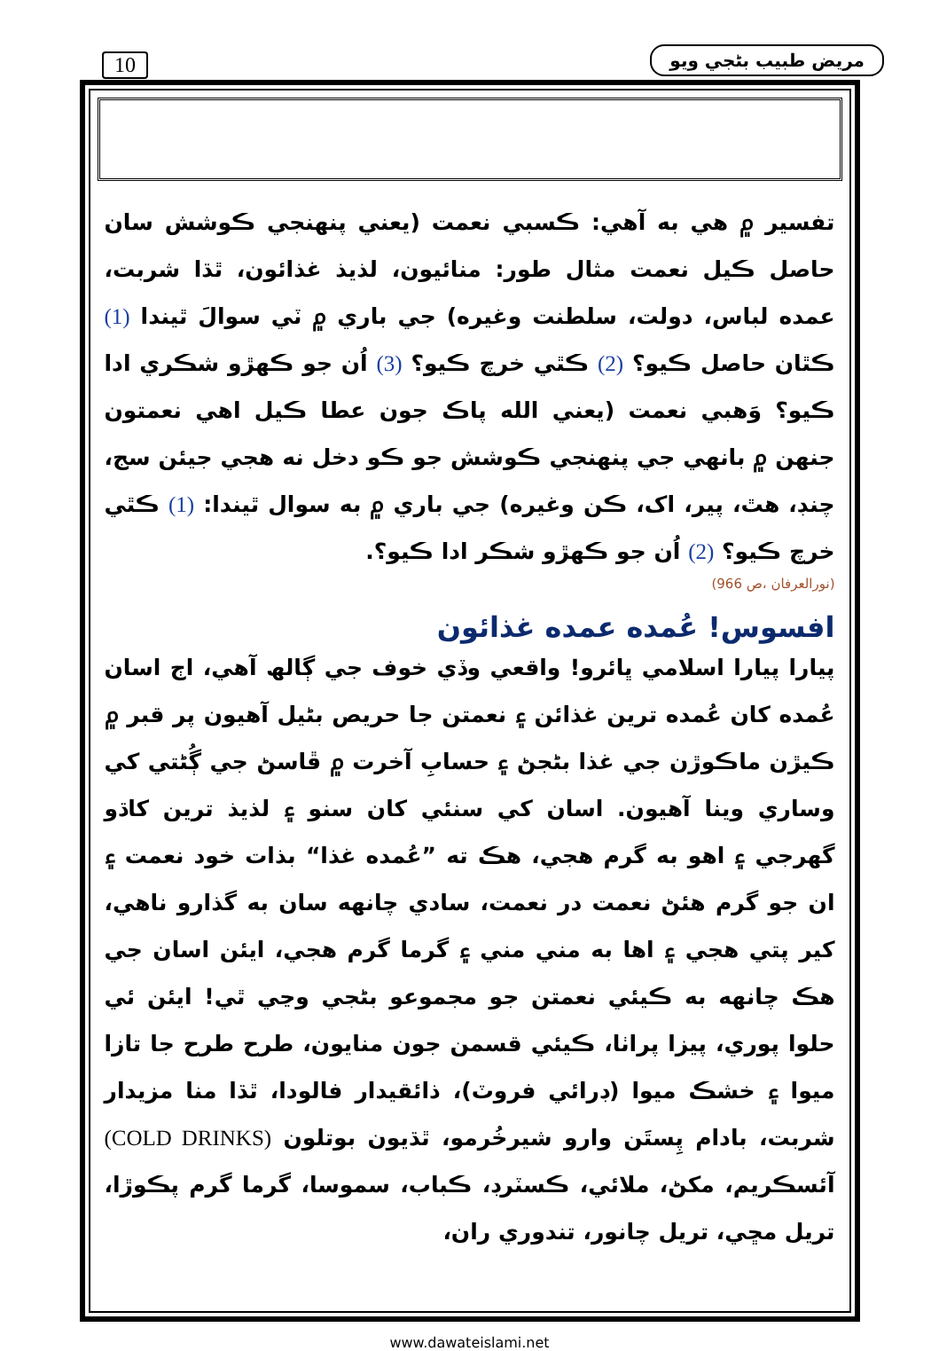10 مريض طبيب بڻجي ويو
تفسير ۾ هي به آهي: ڪسبي نعمت (يعني پنهنجي ڪوشش سان حاصل ڪيل نعمت مثال طور: منائيون، لذيذ غذائون، ٿڌا شربت، عمده لباس، دولت، سلطنت وغيره) جي باري ۾ ٽي سوالَ ٿيندا (1) ڪٿان حاصل ڪيو؟ (2) ڪٿي خرچ ڪيو؟ (3) اُن جو ڪهڙو شڪري ادا ڪيو؟ وَهبي نعمت (يعني الله پاڪ جون عطا ڪيل اهي نعمتون جنهن ۾ بانهي جي پنهنجي ڪوشش جو ڪو دخل نه هجي جيئن سج، چنڊ، هٿ، پير، اک، ڪن وغيره) جي باري ۾ به سوال ٿيندا: (1) ڪٿي خرچ ڪيو؟ (2) اُن جو ڪهڙو شڪر ادا ڪيو؟.
(نورالعرفان ،ص 966)
افسوس! عُمده عمده غذائون
پيارا پيارا اسلامي ڀائرو! واقعي وڏي خوف جي ڳالھ آهي، اڄ اسان عُمده کان عُمده ترين غذائن ۽ نعمتن جا حريص بڻيل آهيون پر قبر ۾ ڪيڙن ماڪوڙن جي غذا بڻجڻ ۽ حسابِ آخرت ۾ ڦاسڻ جي ڳُڻتي کي وساري وينا آهيون. اسان کي سنئي کان سنو ۽ لذيذ ترين کاڌو گهرجي ۽ اهو به گرم هجي، هڪ ته ”عُمده غذا“ بذات خود نعمت ۽ ان جو گرم هئڻ نعمت در نعمت، سادي چانهه سان به گذارو ناهي، کير پتي هجي ۽ اها به مني مني ۽ گرما گرم هجي، ايئن اسان جي هڪ چانهه به ڪيئي نعمتن جو مجموعو بڻجي وڃي ٿي! ايئن ئي حلوا پوري، پيزا پراٺا، ڪيئي قسمن جون منايون، طرح طرح جا تازا ميوا ۽ خشڪ ميوا (ڊرائي فروٽ)، ذائقيدار فالودا، ٿڌا منا مزيدار شربت، بادام پِستَن وارو شيرخُرمو، ٿڌيون بوتلون (COLD DRINKS) آئسڪريم، مکڻ، ملائي، ڪسٽرڊ، ڪباب، سموسا، گرما گرم پڪوڙا، تريل مڇي، تريل چانور، تندوري ران،
www.dawateislami.net